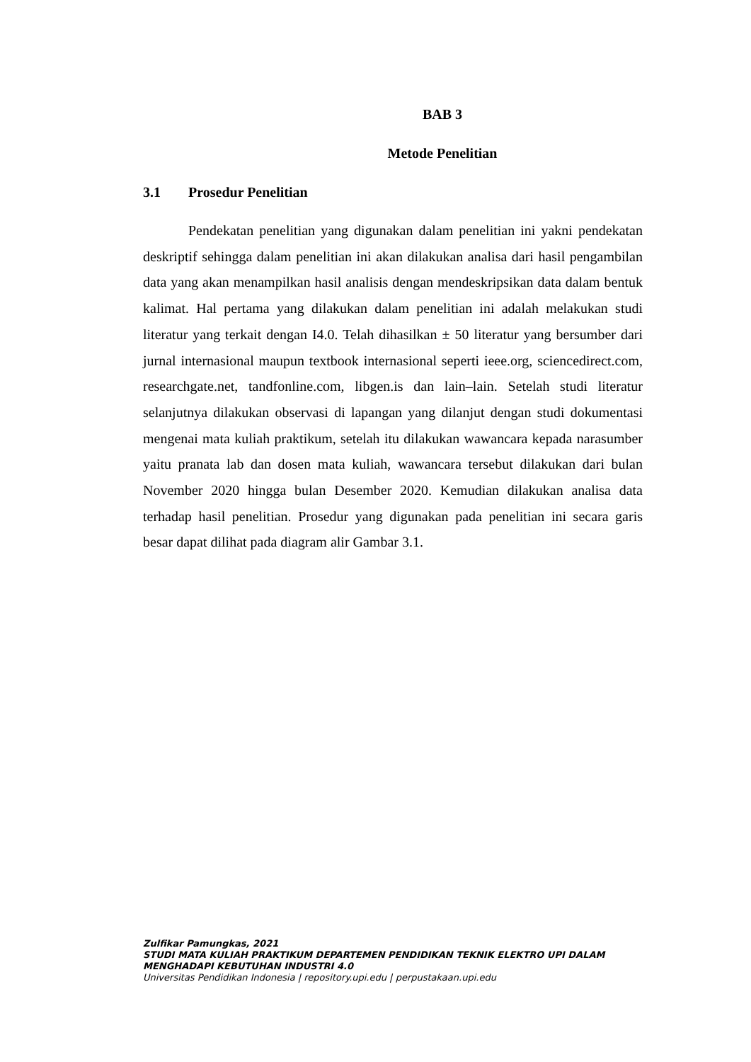BAB 3
Metode Penelitian
3.1 Prosedur Penelitian
Pendekatan penelitian yang digunakan dalam penelitian ini yakni pendekatan deskriptif sehingga dalam penelitian ini akan dilakukan analisa dari hasil pengambilan data yang akan menampilkan hasil analisis dengan mendeskripsikan data dalam bentuk kalimat. Hal pertama yang dilakukan dalam penelitian ini adalah melakukan studi literatur yang terkait dengan I4.0. Telah dihasilkan ± 50 literatur yang bersumber dari jurnal internasional maupun textbook internasional seperti ieee.org, sciencedirect.com, researchgate.net, tandfonline.com, libgen.is dan lain–lain. Setelah studi literatur selanjutnya dilakukan observasi di lapangan yang dilanjut dengan studi dokumentasi mengenai mata kuliah praktikum, setelah itu dilakukan wawancara kepada narasumber yaitu pranata lab dan dosen mata kuliah, wawancara tersebut dilakukan dari bulan November 2020 hingga bulan Desember 2020. Kemudian dilakukan analisa data terhadap hasil penelitian. Prosedur yang digunakan pada penelitian ini secara garis besar dapat dilihat pada diagram alir Gambar 3.1.
Zulfikar Pamungkas, 2021
STUDI MATA KULIAH PRAKTIKUM DEPARTEMEN PENDIDIKAN TEKNIK ELEKTRO UPI DALAM
MENGHADAPI KEBUTUHAN INDUSTRI 4.0
Universitas Pendidikan Indonesia | repository.upi.edu | perpustakaan.upi.edu